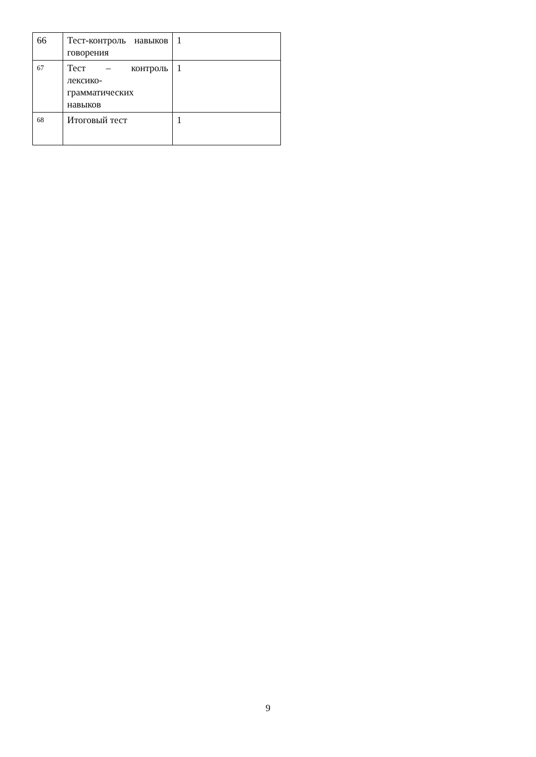| 66 | Тест-контроль навыков говорения | 1 |
| 67 | Тест – контроль лексико-грамматических навыков | 1 |
| 68 | Итоговый тест | 1 |
9